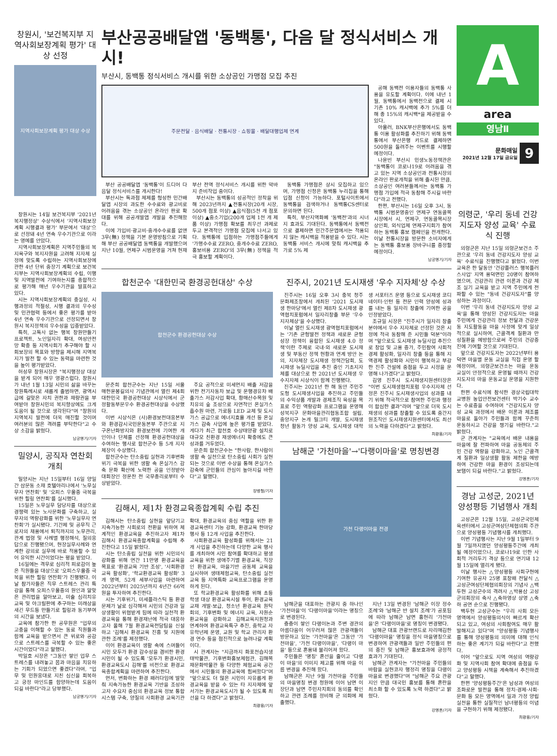창원시, '보건복지부 지역사회보장계획 평가' 대상 선정
지역사회보장계획 평가 대상 수상
창원시는 14일 보건복지부 '2021년 복지행정상' 수상식에서 '지역사회보장계획 시행결과 평가' 부문에서 '대상'으로 선정돼 4년 연속 우수기관으로 이라는 영예를 안았다.
지역사회보장계획은 지역주민들의 복지욕구와 복지자원을 고려해 지자체 실정에 맞도록 수립하는 지역사회보장에 관한 4년 단위 중장기 계획으로 보건복지부는 지역사회보장계획의 수립, 이행 및 지역발전에 기여하는지를 종합적으로 평가해 매년 우수기관을 발표하고 있다.
시는 지역사회보장계획의 충실성, 시행과정의 적절성, 시행 결과의 우수성 및 민관협력 등에서 좋은 평가를 받아 4년 연속 우수기관으로 선정되면서 창원시 복지정책의 우수성을 입증받았다.
특히, 고독사 없는 행복 창원만들기 프로젝트, 노인일자리 확대, 여성안전망 확충 등 지역사회가 추구해야 할 사회보장의 목표와 방향을 제시해 지역복지가 발전 할 수 있는 동력을 마련한 것을 높이 평가받았다.
허성무 창원시장은 "복지행정상 대상을 받게 되어 매우 영광스럽다. 창원시가 내년 1월 13일 시민의 삶을 바꾸는 창원특례시로 새롭게 출범하면, 광역시급에 걸맞은 자치 권한과 재량권을 부여받아 창원시민의 복지향상에도 크게 도움이 될 것으로 생각된다"며 "창원의 지역복지 발전에 더욱 매진할 것이며 여러분의 많은 격려를 부탁한다"고 수상 소감을 밝혔다.
남궁영기/기자
밀양시, 공직자 연찬회 개최
밀양시는 지난 15일부터 16일 양일간 삼문동 소재 호텔아리나에서 '노무실무자 연찬회' 및 '오피스 우울증 극복을 위한 힐링 연찬회'를 실시했다.
15일은 노무실무 담당자를 대상으로 경쟁력 있는 노사문화를 구축하고, 실무자의 역량강화를 위한 '노무실무자 연찬회'가 실시됐다. 기간제 및 공무직 근로자의 채용에서 퇴직까지의 노무관리, 관계 법령 및 사례별 행정해석, 질의응답으로 진행됐으며, 현장실무사례와 연계한 강의로 실무에 바로 적용할 수 있어 유익한 시간이었다는 평을 받았다.
16일에는 격무로 심리적 피로감이 높은 직원들을 대상으로 '오피스우울증 극복을 위한 힐링 연찬회'가 진행됐다. 이날 참가자들은 직무 스트레스 관리 특강을 통해 오피스우울증의 원인과 알맞은 관리법을 알아보고, 미술 심리치유 교육 및 아크릴판에 추구하는 미래상을 새긴 무드등 만들기로 힐링과 동기부여의 시간을 보냈다.
교육에 참가한 한 공무원은 "업무의 고충을 이해할 수 있는 동료 직원들과 함께 교육을 받으면서 큰 위로와 공감으로 스트레스를 극복할 수 있는 좋은 시간이었다"라고 말했다.
박일호 시장은 "그동안 쌓인 업무 스트레스를 내려놓고 몸과 마음을 치유하는 기회가 되었으면 좋겠다"라며, "업무 및 민원응대로 지친 심신을 회복하고 긍정 마인드를 함양하는데 도움이 되길 바란다"라고 당부했다.
남궁영기/기자
부산공공배달앱 '동백통', 다음 달 정식서비스 개시!
부산시, 동백통 정식서비스 개시를 위한 소상공인 가맹점 모집 추진
주문전달 · 음식배달 · 전통시장 · 쇼핑몰 · 배달대행업체 연계
부산 공공배달앱 '동백통'이 드디어 다음달 정식서비스를 개시한다!
부산시는 독과점 체제를 형성한 민간배달앱 시장의 과도한 수수료와 광고비로 어려움을 겪는 소상공인 온라인 판로 확대를 위해 공공개발앱 개발을 추진해왔다.
이에 가입비·광고비·중개수수료를 없앤 3무(無) 정책을 기본 운영방침으로 기획해 부산 공공배달앱 동백통을 개발했으며 지난 10월, 연제구 시범운영을 거쳐 현재 부산 전역 정식서비스 개시를 위한 막바지 준비작업 중이다.
부산시는 동백통의 성공적인 정착을 위해 2023년까지 ▲전통시장(20개 시장, 500개 점포 이상) ▲음식점(5천 개 점포 이상) ▲중소기업(200개 업체 1천 개 제품 이상) 가맹점 확보를 최우선 과제로 두고 본격적인 가맹점 모집에 나서고 있다. 동백통에 입점하는 가맹점주들에게 '가맹수수료 ZERO, 중개수수료 ZERO, 홍보비용 ZERO'의 3무(無) 정책을 적극 홍보할 계획이다.
동백통 가맹점은 상시 모집하고 있으며, 가맹점 신청은 동백통 누리집을 통해 입점 신청이 가능하다. 포털사이트에서 동백통을 검색하거나 동백통CS센터로 문의하면 된다.
특히, 부산지역화폐 '동백전'과의 시너지 효과도 기대된다. 동백통에서 동백전으로 결제하면 민간주문앱에서는 적용되지 않는 캐시백을 적용받을 수 있다. 시는 동백통 서비스 개시에 맞춰 캐시백을 추가로 5% 제
공해 동백전 이용자들의 동백통 사용을 유도할 계획이다. 이에 내년 1월, 동백통에서 동백전으로 결제 시 기존 10% 캐시백에 추가 5%를 더해 총 15%의 캐시백*을 제공받을 수 있다.
아울러, BNK부산은행에서도 동백통 이용 활성화를 추진하기 위해 동백통에서 부산은행 카드로 결제하면 500원을 돌려주는 이벤트를 시행할 예정이다.
나윤빈 부산시 민생노동정책관은 "동백통이 코로나19로 어려움을 겪고 있는 지역 소상공인과 전통시장의 온라인 판로개척을 위해 출시된 만큼, 소상공인 여러분들께서는 동백통 가맹점 가입에 적극 동참해 주시길 바란다"라고 전했다.
한편, 부산시는 16일 오후 3시, 동백통 시범운영중인 연제구 연동골목시장에서 시, 연제구, 연동골목시장 상인회, 외식업체 연제구지회가 참여하는 동백통 홍보 캠페인을 전개한다. 이날 전통시장을 방문한 소비자에게는 동백통 홍보용 장바구니를 증정할 예정이다.
남궁영기/기자
합천군수 '대한민국 환경공헌대상' 수상
합천군수 환경공헌대상 수상
문준희 합천군수는 지난 15일 서울 매헌윤봉길의사 기념관에서 열린 제4회 대한민국 환경공헌대상 시상식에서 군정활동부문우수 환경공헌대상을 수상했다.
이번 시상식은 (사)환경보전대응본부와 환경감시국민운동본부 주관으로 지구온난화방지와 환경보전에 기여한 개인이나 단체를 선정해 환경공헌대상을 수여하는 행사로 합천군수 등 5개 지자체장이 수상했다.
합천군수는 탄소중립 실현과 기후변화 위기 극복을 위한 생활 속 온실가스 감축 문화 확산에 노력한 공을 인정받아 대회장인 정운찬 전 국무총리로부터 수상받았다.
주요 공적으로 미세먼지 배출 저감을 위한 전기자동차 보급 및 운행경유차 배출가스 저감사업 확대, 황매산수목원 및 치유의 숲 조성으로 자연적인 온실가스 흡수원 마련, 가로등 LED 교체 및 도시가스 공급으로 에너지효율 개선 등 온실가스 감축 사업에 높은 평가를 받았다. 게다가 최근 합천호 수상태양광 설치로 대규모 친환경 재생에너지 확충에도 큰 성과를 거두었다.
문준희 합천군수는 "한사람, 한사람이 생활 속 실천으로 탄소중립 사회가 실현되는 것으로 이번 수상을 통해 온실가스 감축에 군민들의 관심이 높아지길 바란다"고 말했다.
장병철/기자
김해시, 제1차 환경교육종합계획 수립 추진
김해시는 탄소중립 실현을 앞당기고 지속가능한 사회로의 전환을 위하여 체계적인 환경교육을 추진하고자 제1차 김해시 환경교육종합계획을 수립해 추진한다고 15일 밝혔다.
시는 탄소중립 실천을 위한 시민의식 강화를 위해 연간 11만명 환경교육을 목표로 '환경교육 기반 조성', '사회환경교육 활성화', '학교환경교육 활성화' 3개 영역, 52개 세부사업을 마련하여 2022년부터 2025년까지 4년간 66억원을 투자하여 추진한다.
시는 기후위기, 미세플라스틱 등 환경문제가 날로 심각해져 시민의 건강과 일상생활이 위협받게 됨에 따라 실천적 환경교육을 통해 환경재난에 적극 대응하고자 올해 7월 환경교육전담팀을 신설하고 '김해시 환경교육 진흥 및 지원에 관한 조례'를 제정했다.
이어 환경교육이 생활 속에 스며들어 시민 모두가 환경 감수성을 겸비한 환경시민이 될 수 있도록 '모두가 환경시민, 환경교육도시 김해'를 비전으로 환경교육종합계획을 마련하여 추진한다.
먼저, 변화하는 환경 패러다임에 발맞춰 지속가능한 환경교육 기반을 조성하고자 수요자 중심의 환경교육 정보 통합시스템 구축, 양질의 사회환경 교육기관 확대, 환경교육의 중심 역할을 위한 환경교육센터 기능 강화, 환경교육 한마당 행사 등 12개 사업을 추진한다.
사회환경교육 활성화를 위해서는 21개 사업을 추진하는데 다양한 교육 행사를 개최하여 시민 참여를 확대하고 평생교육을 위한 생애주기별 환경교육, 직장인 환경교육, 마을기반 공동체 교육을 실시하며 생태체험교육, 탄소중립 실천교육 등 지역특화 교육프로그램을 운영하게 된다.
또 학교환경교육 활성화를 위해 초등학생 대상 환경교육시설 투어, 환경교육 교재 개발·보급, 청소년 환경교육 원탁회의, 기후변화 및 에너지 교육, 자원순환교육을 강화하고 김해교육지원청과 연계하여 환경교육특구 추진, 중학교 자유학년제 운영, 교원 및 학교 관리자 환경 연수 등을 점진적으로 늘려나갈 계획이다.
시 관계자는 "지금까지 화포천습지생태박물관, 기후변화홍보체험관, 김해목재문화박물관 등 다양한 체험교육 공간에서 시민들의 환경교육에 힘써왔다"며 "앞으로도 더 많은 시민이 자유롭게 환경교육을 받을 수 있는 타 지자체에 앞서가는 환경교육도시가 될 수 있도록 최선을 다 하겠다"고 밝혔다.
최광용/기자
진주시, 2021년 도시재생 '우수 지자체'상 수상
진주시는 16일 오후 3시 충북 청주 문화제조창에서 개최된 '2021 도시재생 한마당'에서 열린 제8차 도시재생 광역협치포럼에서 일자리창출 부문 '우수 지자체상'을 수상했다.
이날 열린 도시재생 광역협치포럼에서는 '기존 균형발전 정책과 새로운 균형성장 정책이 융합된 도시재생 4.0 정책'이란 주제로 국내·외 새로운 도시재생 및 부동산 정책 현황과 연계 방안 논의, 지자체장 도시재생 정책간담회, 도시재생 뉴딜사업을 추진 중인 기초지자체를 대상으로 한 2021년 도시재생 우수지자체 시상식이 함께 진행됐다.
진주시는 2021년 한 해 동안 주민주도형 도시재생사업을 추진하고 주민들의 수익상품 개발과 경제조직 육성을 목표로 주민 역량강화 프로그램을 운영해 성북지구 문화마을관리협동조합 설립, 중앙지구 논개 밀크티 개발, 도시재생 청년 활동가 양성 교육, 도시재생 대학생 서포터즈 운영 등으로 도시재생 코디네이터·인턴 등 전문 인력 양성에 성과를 내는 등 일자리 창출에 기여한 공을 인정받았다.
조규일 시장은 "진주시가 일자리 창출 분야에서 우수 지자체로 선정된 것은 시정에 적극 동참해 준 시민들 덕분"이라며 "앞으로도 도시재생 뉴딜사업 추진으로 창업 및 고용 증가, 주민참여 사회적경제 활성화, 일자리 창출 등을 통해 지역경제 활성화와 시민이 행복하고 부강한 진주 건설에 중점을 두고 시정을 운영해 나가겠다"고 밝혔다.
김영 진주시 도시재생지원센터장은 "이번 도시재생협치포럼 우수지자체 선정은 진주시 도시재생사업의 성과를 내기 위해 적극적으로 참여한 주민과 행정이 합심한 결과"라며 "앞으로 더욱 도시재생의 성과를 창출할 수 있도록 중간지원조직인 도시재생지원센터에서도 최선의 노력을 다하겠다"고 밝혔다.
최광용/기자
남해군 '가천마을'→'다랭이마을'로 명칭변경
가천 다랭이마을 전경
남해군을 대표하는 관광지 중 하나인 '가천마을'이 '다랭이마을'이라는 명칭으로 변경된다.
층층이 쌓인 다랭이논과 주변 경관의 아름다움이 어우러져 많은 관광객들이 방문하고 있는 '가천마을'은 그동안 '가천마을', '가천 다랭이마을', '다랭이 마을' 등으로 혼용돼 불리어져 왔다.
주민들은 '명칭' 혼선을 줄이고 '다랭이 마을'의 이미지 제고를 위해 마을 이름 변경을 추진해 왔다.
남해군은 지난 9월 가천마을 주민들의 마을명칭 변경 청원에 이어 남면 이장단과 남면 주민자치회의 동의를 확인하고 관련 조례를 정비해 군 의회에 제출했다.
지난 13일 변경된 '남해군 이장 정수 조례'와 '남해군 반 설치 조례'가 공포됨에 따라 남해군 남면 홍현리 '가천마을'은 '다랭이마을'로 명칭이 변경됐다.
남해군 대표 관광브랜드로 자리매김한 '다랭이마을' 명칭을 정식 마을명칭으로 변경하여 관광객들과 일반 주민들의 편의 증진 및 남해군 홍보효과에 긍정적 효과가 기대된다.
남해군 관계자는 "가천마을 주민들의 바람을 실현코자 행정리 명칭을 다랭이마을로 변경했다"며 "남해군 주요 관광지인 만큼 대국민 홍보를 통해 혼란을 최소화 할 수 있도록 노력 하겠다"고 밝혔다.
강영훈/기자
A
area
영남Ⅱ
문화매일
2021년 12월 17일 금요일
9
의령군, '우리 동네 건강지도자 양성 교육' 수료식 진행
의령군은 지난 15일 의령군보건소 주관으로 '우리 동네 건강지도자 양성 교육' 수료식을 진행했다고 밝혔다. 이번 교육은 한 달동안 '건강플러스 행복플러스사업' 지역 용덕면민 20명이 참여하였으며, 건강관리 관련 이론과 건강 체조 실기 교육을 받고 지역 주민에게 전파할 수 있는 "동네 건강지도자"를 양성하는 과정이다.
이번 '우리 동네 건강지도자 양성 교육'을 통해 양성된 건강지도자는 마을 주민에게 건강관리 정보 전달과 건강운동 지도활동을 마을 사정에 맞게 일상적으로 실시하여, 근골격계 질환과 만성질환을 예방함으로써 주민의 건강증진에 기여할 것으로 기대된다.
앞으로 건강지도자는 2022년부터 용덕면 마을별 운동 교실을 직접 운영 할 예정이며, 의령군보건소는 마을 운동 교실이 안정적으로 운영될 때까지 건강지도자의 마을 운동교실 운영을 지원한다.
한편 수료식에 참석한 경상국립대학교병원 농업안전보건센터 박기수 교수는 수료증을 수여하며 "건강지도자 양성 교육 과정에서 배운 이론과 체조를 마을로 돌아가 주민들과 함께 꾸준히 운동하시고 건강을 챙기길 바란다."고 밝혔다.
군 관계자는 "교육에서 배운 내용을 마을에 잘 전파하여 마을 공동체의 주민 건강 역량을 강화하고, 노인 근골격계 질환과 일상생활 활동 제한을 예방하여 건강한 마을 환경이 조성되는데 보탬이 되길 바란다."고 밝혔다.
강영훈/기자
경남 고성군, 2021년 양성평등 기념행사 개최
고성군은 12월 15일, 고성군국민체육센터에서 고성군여성단체협의회 주관으로 양성평등 기념행사를 개최했다.
이번 기념행사는 지난 9월 1일부터 9월 7일까지였던 양성평등주간에 개최될 예정이었으나, 코로나19로 인한 사회적 거리두기 격상 등으로 연기돼 12월 15일에 열리게 됐다.
이날 행사는 △양성평등 사회구현에 기여한 유공자 25명 표창패 전달식 △고성군여성단체협의회장의 기념사 △백두현 고성군수의 격려사 △박용삼 고성군의회장의 축사 △축하영상 상영 △축하 공연 순으로 진행됐다.
백두현 고성군수는 "우리 사회 모든 영역에서 양성평등의식이 빠르게 확산되고 있고, 여성의 사회참여도 매우 활발해지고 있다"며 "양성평등 기념행사를 통해 양성평등의 의미에 대해 인식하는 좋은 계기가 되길 바란다"고 전했다.
이어 "앞으로도 지역 여성의 역량강화 및 지역사회 참여 확대에 중점을 두고 양성평등 시책을 계속해서 추진하겠다"고 말했다.
한편 '양성평등주간'은 남성과 여성의 조화로운 발전을 통해 정치·경제·사회·문화 등 모든 영역에서 일과 가정 양립 실천을 통한 실질적인 남녀평등의 이념을 구현하기 위해 제정됐다.
최광용/기자